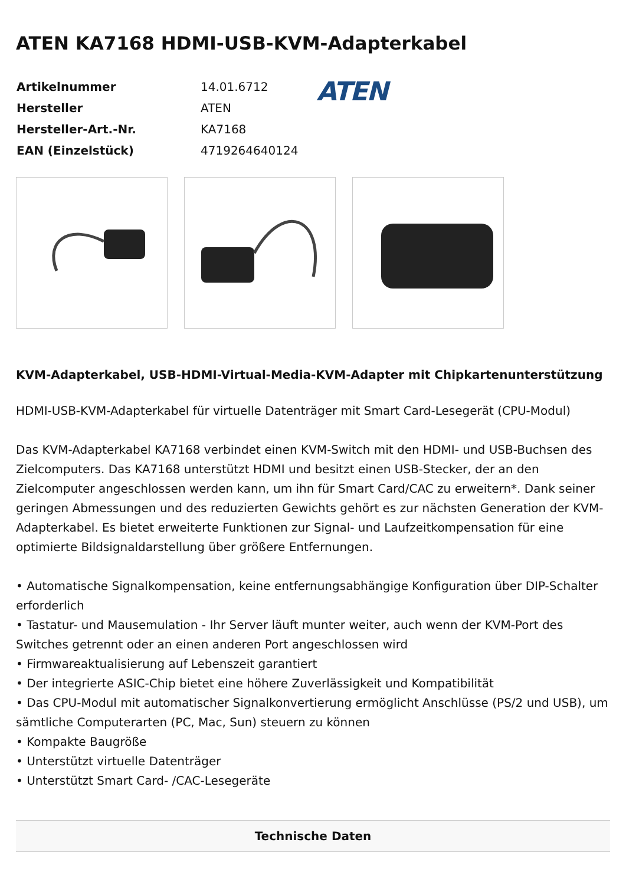ATEN KA7168 HDMI-USB-KVM-Adapterkabel
| Artikelnummer | 14.01.6712 |
| Hersteller | ATEN |
| Hersteller-Art.-Nr. | KA7168 |
| EAN (Einzelstück) | 4719264640124 |
ATEN
KVM-Adapterkabel, USB-HDMI-Virtual-Media-KVM-Adapter mit Chipkartenunterstützung
HDMI-USB-KVM-Adapterkabel für virtuelle Datenträger mit Smart Card-Lesegerät (CPU-Modul)
Das KVM-Adapterkabel KA7168 verbindet einen KVM-Switch mit den HDMI- und USB-Buchsen des Zielcomputers. Das KA7168 unterstützt HDMI und besitzt einen USB-Stecker, der an den Zielcomputer angeschlossen werden kann, um ihn für Smart Card/CAC zu erweitern*. Dank seiner geringen Abmessungen und des reduzierten Gewichts gehört es zur nächsten Generation der KVM-Adapterkabel. Es bietet erweiterte Funktionen zur Signal- und Laufzeitkompensation für eine optimierte Bildsignaldarstellung über größere Entfernungen.
• Automatische Signalkompensation, keine entfernungsabhängige Konfiguration über DIP-Schalter erforderlich
• Tastatur- und Mausemulation - Ihr Server läuft munter weiter, auch wenn der KVM-Port des Switches getrennt oder an einen anderen Port angeschlossen wird
• Firmwareaktualisierung auf Lebenszeit garantiert
• Der integrierte ASIC-Chip bietet eine höhere Zuverlässigkeit und Kompatibilität
• Das CPU-Modul mit automatischer Signalkonvertierung ermöglicht Anschlüsse (PS/2 und USB), um sämtliche Computerarten (PC, Mac, Sun) steuern zu können
• Kompakte Baugröße
• Unterstützt virtuelle Datenträger
• Unterstützt Smart Card- /CAC-Lesegeräte
Technische Daten